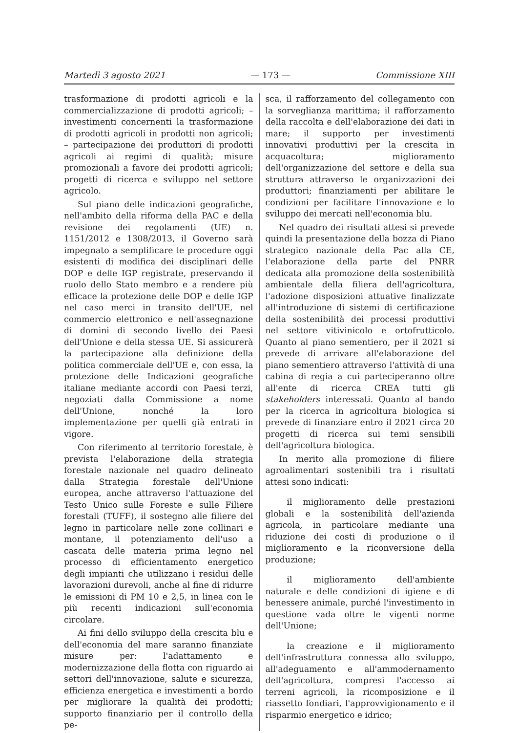Martedì 3 agosto 2021 — 173 — Commissione XIII
trasformazione di prodotti agricoli e la commercializzazione di prodotti agricoli; – investimenti concernenti la trasformazione di prodotti agricoli in prodotti non agricoli; – partecipazione dei produttori di prodotti agricoli ai regimi di qualità; misure promozionali a favore dei prodotti agricoli; progetti di ricerca e sviluppo nel settore agricolo.
Sul piano delle indicazioni geografiche, nell'ambito della riforma della PAC e della revisione dei regolamenti (UE) n. 1151/2012 e 1308/2013, il Governo sarà impegnato a semplificare le procedure oggi esistenti di modifica dei disciplinari delle DOP e delle IGP registrate, preservando il ruolo dello Stato membro e a rendere più efficace la protezione delle DOP e delle IGP nel caso merci in transito dell'UE, nel commercio elettronico e nell'assegnazione di domini di secondo livello dei Paesi dell'Unione e della stessa UE. Si assicurerà la partecipazione alla definizione della politica commerciale dell'UE e, con essa, la protezione delle Indicazioni geografiche italiane mediante accordi con Paesi terzi, negoziati dalla Commissione a nome dell'Unione, nonché la loro implementazione per quelli già entrati in vigore.
Con riferimento al territorio forestale, è prevista l'elaborazione della strategia forestale nazionale nel quadro delineato dalla Strategia forestale dell'Unione europea, anche attraverso l'attuazione del Testo Unico sulle Foreste e sulle Filiere forestali (TUFF), il sostegno alle filiere del legno in particolare nelle zone collinari e montane, il potenziamento dell'uso a cascata delle materia prima legno nel processo di efficientamento energetico degli impianti che utilizzano i residui delle lavorazioni durevoli, anche al fine di ridurre le emissioni di PM 10 e 2,5, in linea con le più recenti indicazioni sull'economia circolare.
Ai fini dello sviluppo della crescita blu e dell'economia del mare saranno finanziate misure per: l'adattamento e modernizzazione della flotta con riguardo ai settori dell'innovazione, salute e sicurezza, efficienza energetica e investimenti a bordo per migliorare la qualità dei prodotti; supporto finanziario per il controllo della pe-
sca, il rafforzamento del collegamento con la sorveglianza marittima; il rafforzamento della raccolta e dell'elaborazione dei dati in mare; il supporto per investimenti innovativi produttivi per la crescita in acquacoltura; miglioramento dell'organizzazione del settore e della sua struttura attraverso le organizzazioni dei produttori; finanziamenti per abilitare le condizioni per facilitare l'innovazione e lo sviluppo dei mercati nell'economia blu.
Nel quadro dei risultati attesi si prevede quindi la presentazione della bozza di Piano strategico nazionale della Pac alla CE, l'elaborazione della parte del PNRR dedicata alla promozione della sostenibilità ambientale della filiera dell'agricoltura, l'adozione disposizioni attuative finalizzate all'introduzione di sistemi di certificazione della sostenibilità dei processi produttivi nel settore vitivinicolo e ortofrutticolo. Quanto al piano sementiero, per il 2021 si prevede di arrivare all'elaborazione del piano sementiero attraverso l'attività di una cabina di regia a cui parteciperanno oltre all'ente di ricerca CREA tutti gli stakeholders interessati. Quanto al bando per la ricerca in agricoltura biologica si prevede di finanziare entro il 2021 circa 20 progetti di ricerca sui temi sensibili dell'agricoltura biologica.
In merito alla promozione di filiere agroalimentari sostenibili tra i risultati attesi sono indicati:
il miglioramento delle prestazioni globali e la sostenibilità dell'azienda agricola, in particolare mediante una riduzione dei costi di produzione o il miglioramento e la riconversione della produzione;
il miglioramento dell'ambiente naturale e delle condizioni di igiene e di benessere animale, purché l'investimento in questione vada oltre le vigenti norme dell'Unione;
la creazione e il miglioramento dell'infrastruttura connessa allo sviluppo, all'adeguamento e all'ammodernamento dell'agricoltura, compresi l'accesso ai terreni agricoli, la ricomposizione e il riassetto fondiari, l'approvvigionamento e il risparmio energetico e idrico;